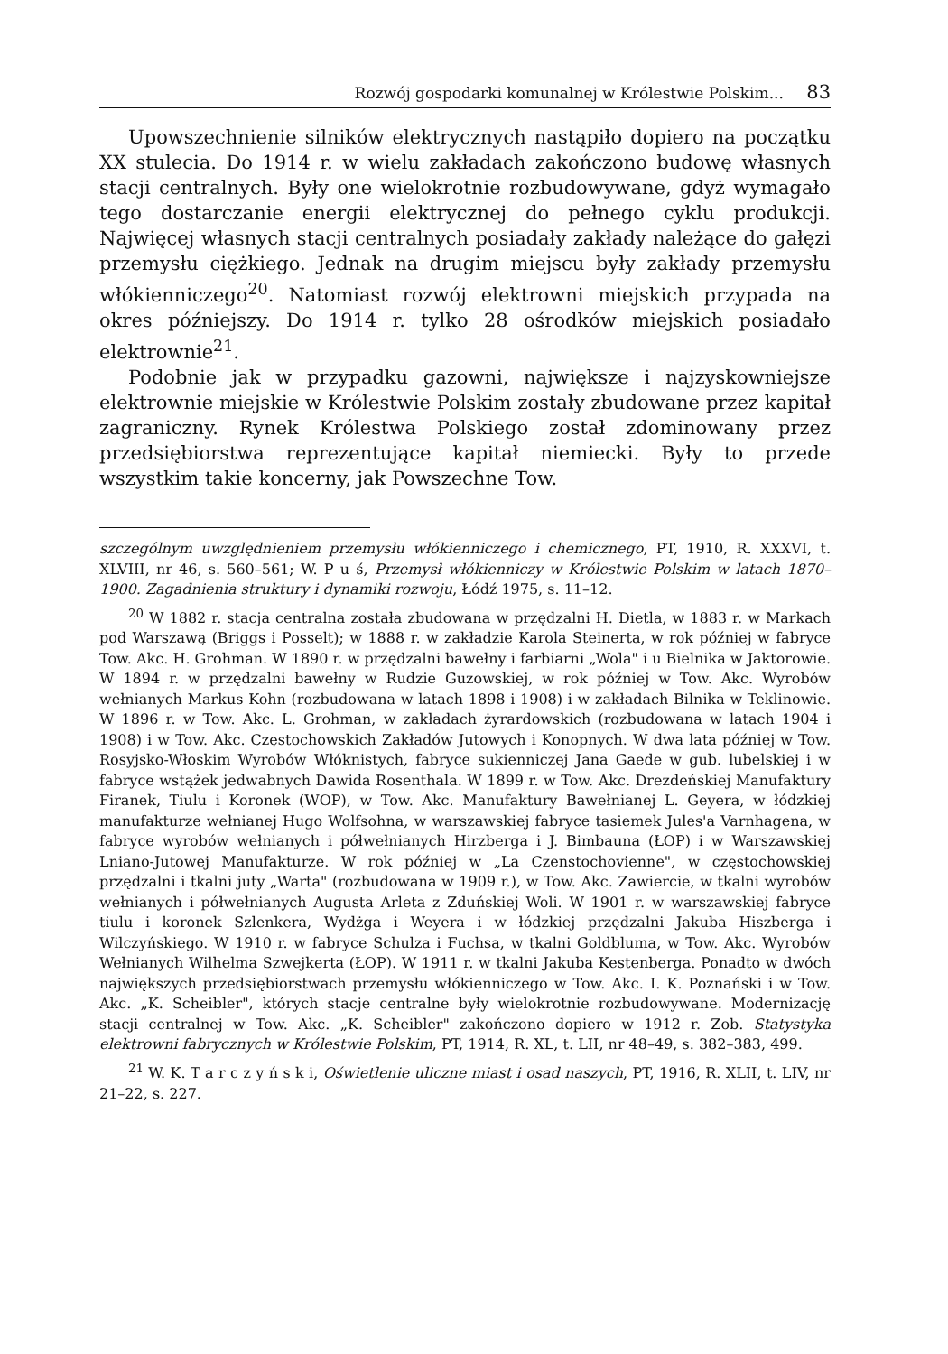Rozwój gospodarki komunalnej w Królestwie Polskim... 83
Upowszechnienie silników elektrycznych nastąpiło dopiero na początku XX stulecia. Do 1914 r. w wielu zakładach zakończono budowę własnych stacji centralnych. Były one wielokrotnie rozbudowywane, gdyż wymagało tego dostarczanie energii elektrycznej do pełnego cyklu produkcji. Najwięcej własnych stacji centralnych posiadały zakłady należące do gałęzi przemysłu ciężkiego. Jednak na drugim miejscu były zakłady przemysłu włókienniczego<sup>20</sup>. Natomiast rozwój elektrowni miejskich przypada na okres późniejszy. Do 1914 r. tylko 28 ośrodków miejskich posiadało elektrownie<sup>21</sup>.
Podobnie jak w przypadku gazowni, największe i najzyskowniejsze elektrownie miejskie w Królestwie Polskim zostały zbudowane przez kapitał zagraniczny. Rynek Królestwa Polskiego został zdominowany przez przedsiębiorstwa reprezentujące kapitał niemiecki. Były to przede wszystkim takie koncerny, jak Powszechne Tow.
szczególnym uwzględnieniem przemysłu włókienniczego i chemicznego, PT, 1910, R. XXXVI, t. XLVIII, nr 46, s. 560–561; W. P u ś, Przemysł włókienniczy w Królestwie Polskim w latach 1870–1900. Zagadnienia struktury i dynamiki rozwoju, Łódź 1975, s. 11–12.
<sup>20</sup> W 1882 r. stacja centralna została zbudowana w przędzalni H. Dietla, w 1883 r. w Markach pod Warszawą (Briggs i Posselt); w 1888 r. w zakładzie Karola Steinerta, w rok później w fabryce Tow. Akc. H. Grohman. W 1890 r. w przędzalni bawełny i farbiarni „Wola" i u Bielnika w Jaktorowie. W 1894 r. w przędzalni bawełny w Rudzie Guzowskiej, w rok później w Tow. Akc. Wyrobów wełnianych Markus Kohn (rozbudowana w latach 1898 i 1908) i w zakładach Bilnika w Teklinowie. W 1896 r. w Tow. Akc. L. Grohman, w zakładach żyrardowskich (rozbudowana w latach 1904 i 1908) i w Tow. Akc. Częstochowskich Zakładów Jutowych i Konopnych. W dwa lata później w Tow. Rosyjsko-Włoskim Wyrobów Włóknistych, fabryce sukienniczej Jana Gaede w gub. lubelskiej i w fabryce wstążek jedwabnych Dawida Rosenthala. W 1899 r. w Tow. Akc. Drezdeńskiej Manufaktury Firanek, Tiulu i Koronek (WOP), w Tow. Akc. Manufaktury Bawełnianej L. Geyera, w łódzkiej manufakturze wełnianej Hugo Wolfsohna, w warszawskiej fabryce tasiemek Jules'a Varnhagena, w fabryce wyrobów wełnianych i półwełnianych Hirzberga i J. Bimbauna (ŁOP) i w Warszawskiej Lniano-Jutowej Manufakturze. W rok później w „La Czenstochovienne", w częstochowskiej przędzalni i tkalni juty „Warta" (rozbudowana w 1909 r.), w Tow. Akc. Zawiercie, w tkalni wyrobów wełnianych i półwełnianych Augusta Arleta z Zduńskiej Woli. W 1901 r. w warszawskiej fabryce tiulu i koronek Szlenkera, Wydżga i Weyera i w łódzkiej przędzalni Jakuba Hiszberga i Wilczyńskiego. W 1910 r. w fabryce Schulza i Fuchsa, w tkalni Goldbluma, w Tow. Akc. Wyrobów Wełnianych Wilhelma Szwejkerta (ŁOP). W 1911 r. w tkalni Jakuba Kestenberga. Ponadto w dwóch największych przedsiębiorstwach przemysłu włókienniczego w Tow. Akc. I. K. Poznański i w Tow. Akc. „K. Scheibler", których stacje centralne były wielokrotnie rozbudowywane. Modernizację stacji centralnej w Tow. Akc. „K. Scheibler" zakończono dopiero w 1912 r. Zob. Statystyka elektrowni fabrycznych w Królestwie Polskim, PT, 1914, R. XL, t. LII, nr 48–49, s. 382–383, 499.
<sup>21</sup> W. K. T a r c z y ń s k i, Oświetlenie uliczne miast i osad naszych, PT, 1916, R. XLII, t. LIV, nr 21–22, s. 227.